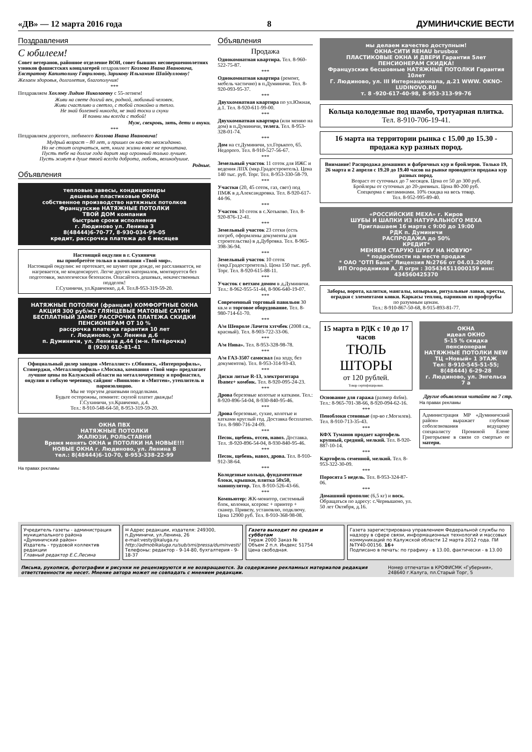«ДВ» — 12 марта 2016 года 8 ДУМИНИЧСКИЕ ВЕСТИ
Поздравления
С юбилеем!
Совет ветеранов, районное отделение ВОИ, совет бывших несовершеннолетних узников фашистских концлагерей поздравляют Козлова Ивана Ивановича, Евстратову Капитолину Гавриловну, Зарикову Ильхамию Шайдулловну!
Желаем здоровья, долголетия, благополучия!
***
Поздравляем Хохлову Лидию Николаевну с 55-летием!
Живи на свете долгий век, родной, любимый человек.
Живи счастливо и светло, с тобой спокойно и тепло.
Не знай болезней никогда, не знай тоски и скуки
И помни мы всегда с тобой!
Муж, свекровь, зять, дети и внуки.
***
Поздравляем дорогого, любимого Козлова Ивана Ивановича!
Мудрый возраст – 80 лет, и пришел он как-то неожиданно.
Но не стоит огорчаться, нет, книга жизни вовсе не прочитана.
Пусть тебе на долгие года дарит мир огромный только лучшее.
Пусть живут в душе твоей всегда доброта, любовь, великодушие.
Родные.
Объявления
тепловые завесы, кондиционеры
дешевые пластиковые ОКНА
собственное производство натяжных потолков
Французские НАТЯЖНЫЕ ПОТОЛКИ
ТВОЙ ДОМ компания
быстрые сроки исполнения
г. Людиново ул. Ленина 3
8(48444)6-70-77, 8-930-034-99-05
кредит, рассрочка платежа до 6 месяцев
Настоящий ондулин в г. Сухиничи
вы приобретёте только в компании «Твой мир».
Настоящий ондулин: не протекает, не шумит при дожде, не расслаивается, не нагревается, не конденсирует. Легче других материалов, монтируется без подготовки, экологически безопасен. Опасайтесь дешевых, некачественных подделок!
Г.Сухиничи, ул.Кравченко, д.4. Тел.8-953-319-59-20.
НАТЯЖНЫЕ ПОТОЛКИ (франция) КОМФОРТНЫЕ ОКНА
АКЦИЯ 300 руб/м2 ГЛЯНЦЕВЫЕ МАТОВЫЕ САТИН
БЕСПЛАТНЫЙ ЗАМЕР РАССРОЧКА ПЛАТЕЖА СКИДКИ ПЕНСИОНЕРАМ ОТ 10 %
рассрочка платежа гарантия 10 лет
г. Людиново, ул. Ленина д.6
п. Думиничи, ул. Ленина д.44 (м-н. Пятёрочка)
8 (920) 610-81-41
Официальный дилер заводов «Металлист» г.Обнинск, «Интерпрофиль», Стинерджи, «Металлопрофиль» г.Москва, компания «Твой мир» предлагает лучшие цены по Калужской области на металлочерепицу и профнастил, ондулин и гибкую черепицу, сайдинг «Винилон» и «Миттен», утеплитель и пароизоляцию.
Мы не торгуем дешевыми подделками.
Будьте осторожны, помните: скупой платит дважды!
Г.Сухиничи, ул.Кравченко, д.4.
Тел.: 8-910-548-64-50, 8-953-319-59-20.
ОКНА ПВХ
НАТЯЖНЫЕ ПОТОЛКИ
ЖАЛЮЗИ, РОЛЬСТАВНИ
Время менять ОКНА и ПОТОЛКИ НА НОВЫЕ!!!
НОВЫЕ ОКНА г. Людиново, ул. Ленина 8
тел.: 8(48444)6-10-70, 8-953-338-22-99
На правах рекламы
Объявления
Продажа
Однокомнатная квартира. Тел. 8-960-522-75-87.
***
Однокомнатная квартира (ремонт, мебель частично) в п.Думиничи. Тел. 8-920-093-95-37.
***
Двухкомнатная квартира по ул.Южная, д.1. Тел. 8-920-611-99-00.
***
Двухкомнатная квартира (или меняю на дом) в п.Думиничи, телега. Тел. 8-953-328-01-74.
***
Дом на ст.Думиничи, ул.Горького, 65. Недорого. Тел. 8-910-527-56-67.
***
Земельный участок 11 соток для ИЖС и ведения ЛПХ (мкр.Градостроитель). Цена 140 тыс. руб. Торг. Тел. 8-953-330-58-79.
***
Участки (20, 45 соток, газ, свет) под ПМЖ в д.Александровка. Тел. 8-920-617-44-96.
***
Участок 10 соток в с.Хотьково. Тел. 8-920-876-12-41.
***
Земельный участок 23 сотки (есть погреб, оформлены документы для строительства) в д.Дубровка. Тел. 8-965-398-36-94.
***
Земельный участок 10 соток (мкр.Градостроитель). Цена 150 тыс. руб. Торг. Тел. 8-920-615-88-11.
***
Участок с ветхим домом в д.Думиничи. Тел.: 8-962-955-51-44, 8-906-640-19-07.
***
Современный торговый павильон 30 кв.м и торговое оборудование. Тел. 8-980-714-61-70.
***
А/м Шевроле Лачети хэтчбек (2008 г.в., красный). Тел. 8-903-722-33-06.
***
А/м Нива». Тел. 8-953-328-98-78.
***
А/м ГАЗ-3507 самосвал (на ходу, без документов). Тел. 8-953-314-93-43.
***
Диски литые R-13, электрогитара Ibanez+ комбик. Тел. 8-920-095-24-23.
***
Дрова березовые колотые и катками. Тел.: 8-920-896-54-04, 8-930-840-95-46.
***
Дрова березовые, сухие, колотые и катками круглый год. Доставка бесплатно. Тел. 8-980-716-24-09.
***
Песок, щебень, отсев, навоз. Доставка. Тел. :8-920-896-54-04, 8-930-840-95-46.
***
Песок, щебень, навоз, дрова. Тел. 8-910-912-38-64.
***
Колодезные кольца, фундаментные блоки, крышки, плитка 50х50, манипулятор. Тел. 8-910-526-43-66.
***
Компьютер: ЖК-монитор, системный блок, колонки, ксерокс + принтер + сканер. Привезу, установлю, подключу. Цена 12900 руб. Тел. 8-910-368-98-08.
мы делаем качество доступным!
ОКНА-СИТИ REHAU brusbox
ПЛАСТИКОВЫЕ ОКНА И ДВЕРИ Гарантия 5лет ПЕНСИОНЕРАМ СКИДКА!
Французские бесшовные НАТЯЖНЫЕ ПОТОЛКИ Гарантия 10лет
Г. Людиново, ул. III Интернационала, д.21 WWW. OKNO-LUDINOVO.RU
т. 8 -920-617-40-98, 8-953-313-99-76
Кольца колодезные под шамбо, тротуарная плитка. Тел. 8-910-706-19-41.
16 марта на территории рынка с 15.00 до 15.30 - продажа кур разных пород.
Внимание! Распродажа домашних и фабричных кур и бройлеров. Только 19, 26 марта и 2 апреля с 19.20 до 19.40 часов на рынке проводится продажа кур разных пород.
Возраст от суточных до 7 месяцев. Цена от 50 до 300 руб.
Бройлеры от суточных до 20-дневных. Цена 80-200 руб.
Спецкорма с витаминами. 10% скидка на весь товар.
Тел. 8-952-995-89-40.
«РОССИЙСКИЕ МЕХА» г. Киров
ШУБЫ И ШАПКИ ИЗ НАТУРАЛЬНОГО МЕХА
Приглашаем 16 марта с 9:00 до 19:00
РДК п. Думиничи
РАСПРОДАЖА до 50%
КРЕДИТ*
МЕНЯЕМ СТАРУЮ ШУБУ НА НОВУЮ*
* подробности на месте продаж
* ОАО "ОТП Банк" Лицензия №2766 от 04.03.2008г
ИП Огородников А. Л огрн : 305434511000159 инн: 434560425370
Заборы, ворота, калитки, мангалы, козырьки, ритуальные лавки, кресты, оградки с элементами ковки. Каркасы теплиц, парников из профтрубы
по разумным ценам.
Тел.: 8-910-867-50-68, 8-915-893-81-77.
15 марта в РДК с 10 до 17 часов
ТЮЛЬ ШТОРЫ
от 120 рублей.
Товар сертифицирован.
Основание для гаража (размер 4х6м). Тел.: 8-965-701-38-66, 8-920-094-62-16.
***
Пеноблоки стеновые (пр-во г.Могилев). Тел. 8-910-713-35-43.
***
КФХ Туманов продает картофель крупный, средний, мелкий. Тел. 8-920-887-10-14.
***
Картофель семенной, мелкий. Тел. 8-953-322-30-09.
***
Поросята 5 недель. Тел. 8-953-324-87-06.
***
Домашний прополис (6,5 кг) и воск. Обращаться по адресу: с.Чернышено, ул. 50 лет Октября, д.16.
ОКНА
идеал ОКНО
5-15 % скидка пенсионерам
НАТЯЖНЫЕ ПОТОЛКИ NEW ТЦ «Новый» 1 ЭТАЖ
Тел: 8-910-545-51-55; 8(48444) 6-29-28
г. Людиново, ул. Энгельса 7 а
Другие объявления читайте на 7 стр.
На правах рекламы
Администрация МР «Думиничский район» выражает глубокие соболезнования ведущему специалисту Прониной Елене Григорьевне в связи со смертью ее матери.
Учредитель газеты - администрация муниципального района «Думиничский район»
Издатель - трудовой коллектив редакции
Главный редактор Е.С.Лесина
✉ Адрес редакции, издателя: 249300, п.Думиничи, ул.Ленина, 26
e-mail:vesty@kaluga.ru
http://admoblkaluga.ru/sub/smi/pressa/duminvesti/
Телефоны: редактор - 9-14-80, бухгалтерия - 9-18-37
Газета выходит по средам и субботам
Тираж 2000 Заказ №
Объем 2 п.л. Индекс 51754
Цена свободная.
Газета зарегистрирована управлением Федеральной службы по надзору в сфере связи, информационных технологий и массовых коммуникаций по Калужской области 12 марта 2012 года. ПИ №ТУ40-00156. 16+
Подписано в печать: по графику - в 13.00, фактически - в 13.00
Письма, рукописи, фотографии и рисунки не рецензируются и не возвращаются. За содержание рекламных материалов редакция ответственности не несет. Мнение автора может не совпадать с мнением редакции. Номер отпечатан в КРОФИСМК «Губерния», 248640 г.Калуга, пл.Старый Торг, 5